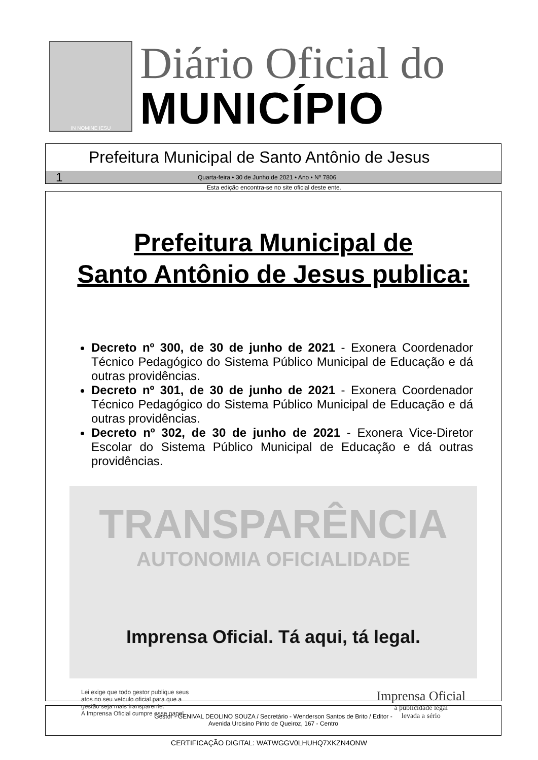IN NOMINE IESU
Diário Oficial do
MUNICÍPIO
Prefeitura Municipal de Santo Antônio de Jesus
1 Quarta-feira • 30 de Junho de 2021 • Ano • Nº 7806
Esta edição encontra-se no site oficial deste ente.
Prefeitura Municipal de
Santo Antônio de Jesus publica:
Decreto nº 300, de 30 de junho de 2021 - Exonera Coordenador Técnico Pedagógico do Sistema Público Municipal de Educação e dá outras providências.
Decreto nº 301, de 30 de junho de 2021 - Exonera Coordenador Técnico Pedagógico do Sistema Público Municipal de Educação e dá outras providências.
Decreto nº 302, de 30 de junho de 2021 - Exonera Vice-Diretor Escolar do Sistema Público Municipal de Educação e dá outras providências.
TRANSPARÊNCIA
AUTONOMIA OFICIALIDADE
Imprensa Oficial. Tá aqui, tá legal.
Lei exige que todo gestor publique seus
atos no seu veículo oficial para que a
gestão seja mais transparente.
A Imprensa Oficial cumpre esse papel.
Imprensa Oficial
a publicidade legal
levada a sério
Gestor - GENIVAL DEOLINO SOUZA / Secretário - Wenderson Santos de Brito / Editor -
Avenida Urcisino Pinto de Queiroz, 167 - Centro
CERTIFICAÇÃO DIGITAL: WATWGGV0LHUHQ7XKZN4ONW